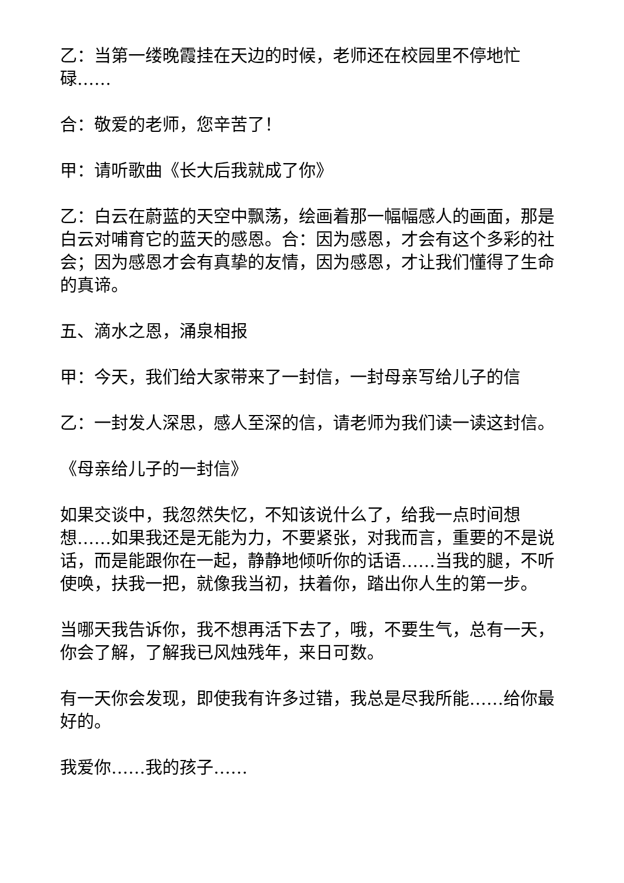乙：当第一缕晚霞挂在天边的时候，老师还在校园里不停地忙碌……
合：敬爱的老师，您辛苦了！
甲：请听歌曲《长大后我就成了你》
乙：白云在蔚蓝的天空中飘荡，绘画着那一幅幅感人的画面，那是白云对哺育它的蓝天的感恩。合：因为感恩，才会有这个多彩的社会；因为感恩才会有真挚的友情，因为感恩，才让我们懂得了生命的真谛。
五、滴水之恩，涌泉相报
甲：今天，我们给大家带来了一封信，一封母亲写给儿子的信
乙：一封发人深思，感人至深的信，请老师为我们读一读这封信。
《母亲给儿子的一封信》
如果交谈中，我忽然失忆，不知该说什么了，给我一点时间想想……如果我还是无能为力，不要紧张，对我而言，重要的不是说话，而是能跟你在一起，静静地倾听你的话语……当我的腿，不听使唤，扶我一把，就像我当初，扶着你，踏出你人生的第一步。
当哪天我告诉你，我不想再活下去了，哦，不要生气，总有一天，你会了解，了解我已风烛残年，来日可数。
有一天你会发现，即使我有许多过错，我总是尽我所能……给你最好的。
我爱你……我的孩子……